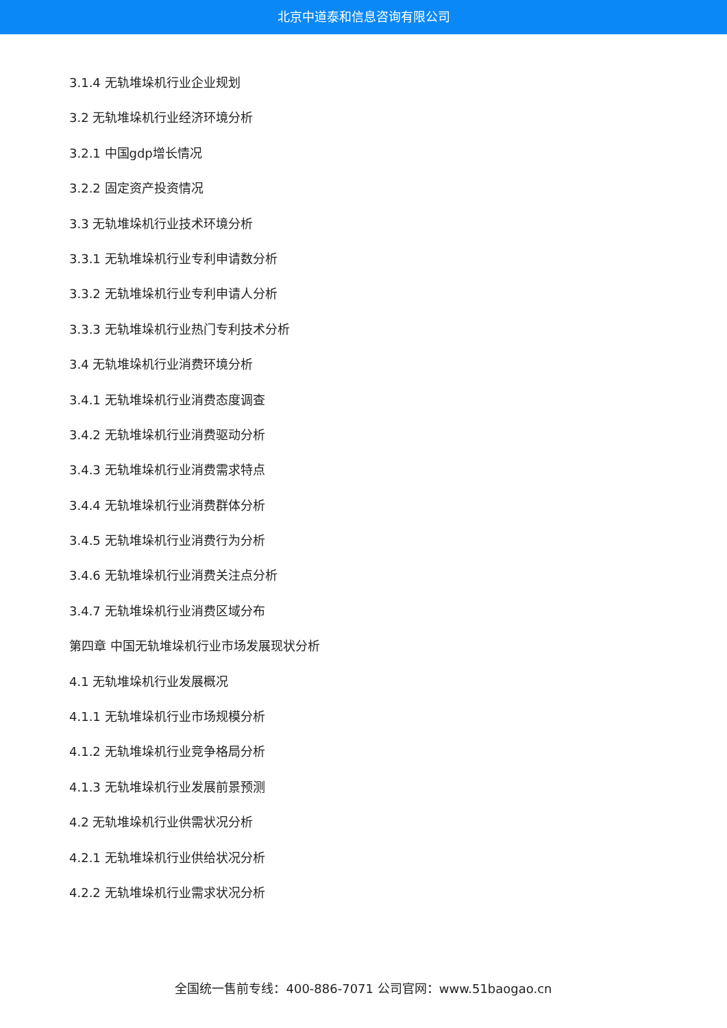北京中道泰和信息咨询有限公司
3.1.4 无轨堆垛机行业企业规划
3.2 无轨堆垛机行业经济环境分析
3.2.1 中国gdp增长情况
3.2.2 固定资产投资情况
3.3 无轨堆垛机行业技术环境分析
3.3.1 无轨堆垛机行业专利申请数分析
3.3.2 无轨堆垛机行业专利申请人分析
3.3.3 无轨堆垛机行业热门专利技术分析
3.4 无轨堆垛机行业消费环境分析
3.4.1 无轨堆垛机行业消费态度调查
3.4.2 无轨堆垛机行业消费驱动分析
3.4.3 无轨堆垛机行业消费需求特点
3.4.4 无轨堆垛机行业消费群体分析
3.4.5 无轨堆垛机行业消费行为分析
3.4.6 无轨堆垛机行业消费关注点分析
3.4.7 无轨堆垛机行业消费区域分布
第四章 中国无轨堆垛机行业市场发展现状分析
4.1 无轨堆垛机行业发展概况
4.1.1 无轨堆垛机行业市场规模分析
4.1.2 无轨堆垛机行业竞争格局分析
4.1.3 无轨堆垛机行业发展前景预测
4.2 无轨堆垛机行业供需状况分析
4.2.1 无轨堆垛机行业供给状况分析
4.2.2 无轨堆垛机行业需求状况分析
全国统一售前专线：400-886-7071 公司官网：www.51baogao.cn